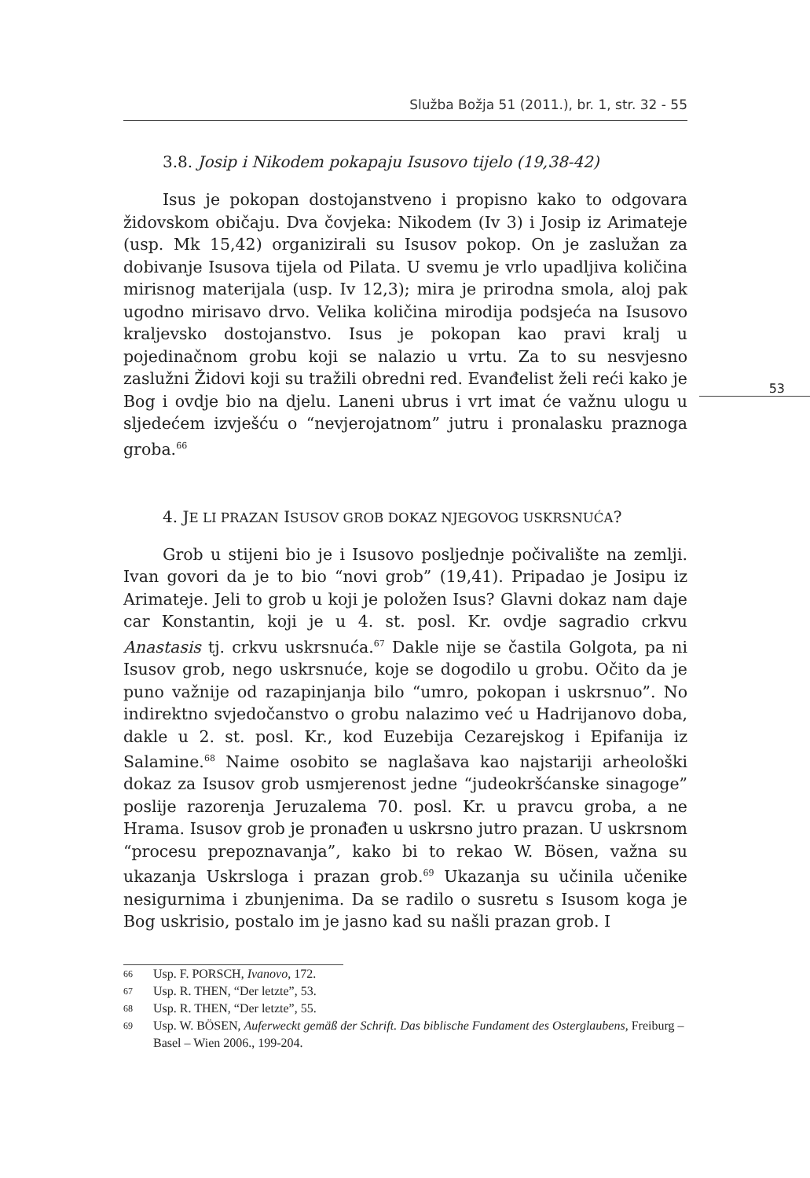53
Služba Božja 51 (2011.), br. 1, str. 32 - 55
3.8. Josip i Nikodem pokapaju Isusovo tijelo (19,38-42)
Isus je pokopan dostojanstveno i propisno kako to odgovara židovskom običaju. Dva čovjeka: Nikodem (Iv 3) i Josip iz Arimateje (usp. Mk 15,42) organizirali su Isusov pokop. On je zaslužan za dobivanje Isusova tijela od Pilata. U svemu je vrlo upadljiva količina mirisnog materijala (usp. Iv 12,3); mira je prirodna smola, aloj pak ugodno mirisavo drvo. Velika količina mirodija podsjeća na Isusovo kraljevsko dostojanstvo. Isus je pokopan kao pravi kralj u pojedinačnom grobu koji se nalazio u vrtu. Za to su nesvjesno zaslužni Židovi koji su tražili obredni red. Evanđelist želi reći kako je Bog i ovdje bio na djelu. Laneni ubrus i vrt imat će važnu ulogu u sljedećem izvješću o “nevjerojatnom” jutru i pronalasku praznoga groba.<sup>66</sup>
4. JE LI PRAZAN ISUSOV GROB DOKAZ NJEGOVOG USKRSNUĆA?
Grob u stijeni bio je i Isusovo posljednje počivalište na zemlji. Ivan govori da je to bio “novi grob” (19,41). Pripadao je Josipu iz Arimateje. Jeli to grob u koji je položen Isus? Glavni dokaz nam daje car Konstantin, koji je u 4. st. posl. Kr. ovdje sagradio crkvu Anastasis tj. crkvu uskrsnuća.<sup>67</sup> Dakle nije se častila Golgota, pa ni Isusov grob, nego uskrsnuće, koje se dogodilo u grobu. Očito da je puno važnije od razapinjanja bilo “umro, pokopan i uskrsnuo”. No indirektno svjedočanstvo o grobu nalazimo već u Hadrijanovo doba, dakle u 2. st. posl. Kr., kod Euzebija Cezarejskog i Epifanija iz Salamine.<sup>68</sup> Naime osobito se naglašava kao najstariji arheološki dokaz za Isusov grob usmjerenost jedne “judeokršćanske sinagoge” poslije razorenja Jeruzalema 70. posl. Kr. u pravcu groba, a ne Hrama. Isusov grob je pronađen u uskrsno jutro prazan. U uskrsnom “procesu prepoznavanja”, kako bi to rekao W. Bösen, važna su ukazanja Uskrsloga i prazan grob.<sup>69</sup> Ukazanja su učinila učenike nesigurnima i zbunjenima. Da se radilo o susretu s Isusom koga je Bog uskrisio, postalo im je jasno kad su našli prazan grob. I
66 Usp. F. PORSCH, Ivanovo, 172.
67 Usp. R. THEN, “Der letzte”, 53.
68 Usp. R. THEN, “Der letzte”, 55.
69 Usp. W. BÖSEN, Auferweckt gemäß der Schrift. Das biblische Fundament des Osterglaubens, Freiburg – Basel – Wien 2006., 199-204.